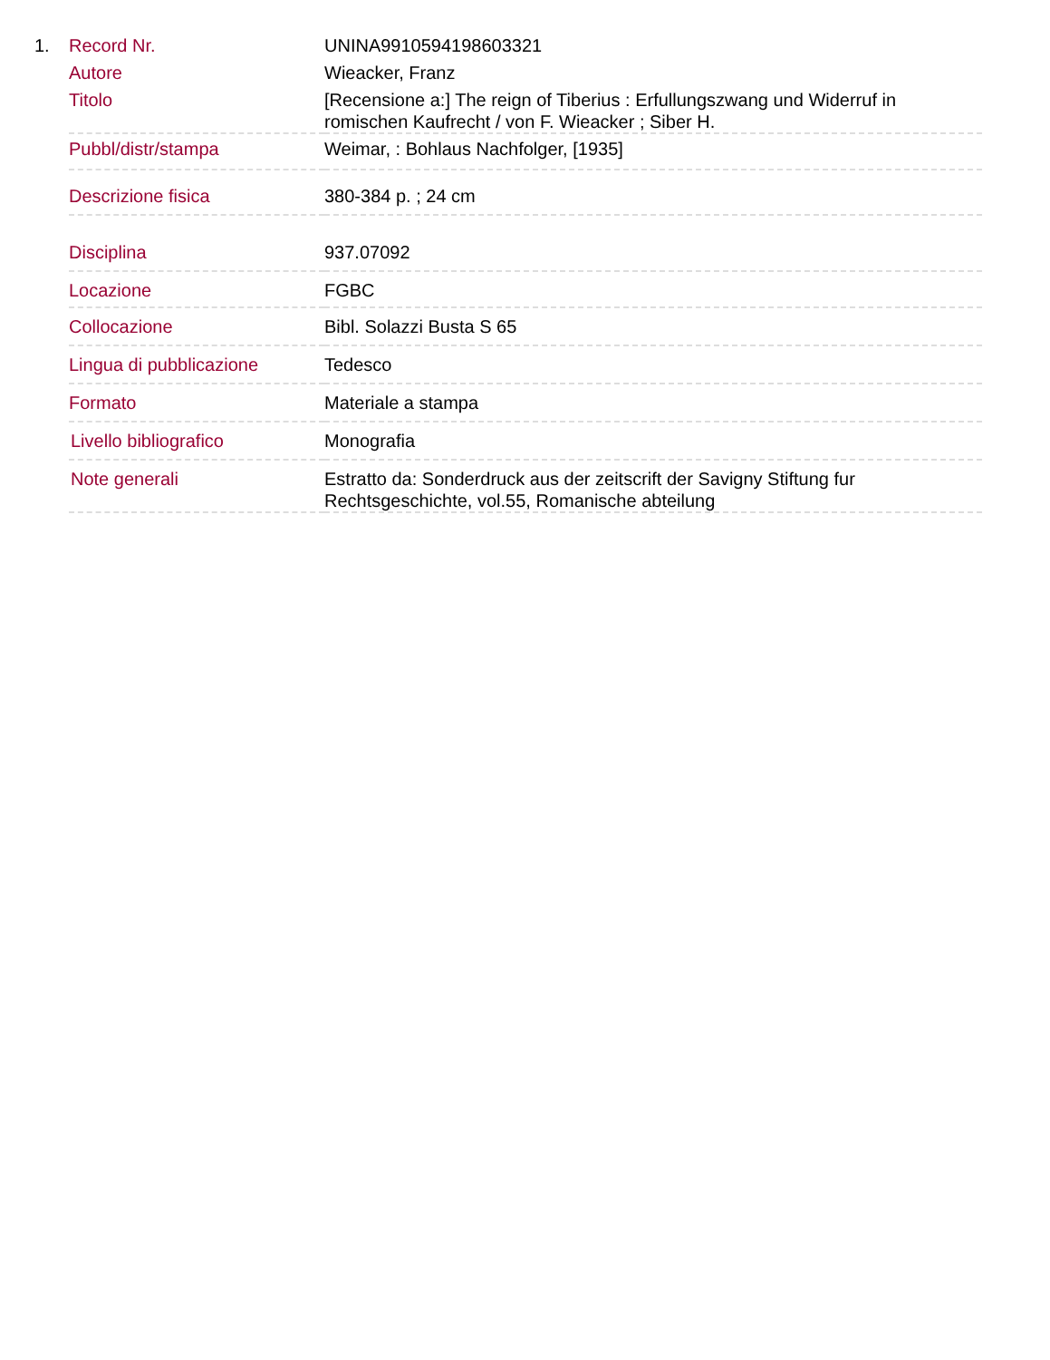1.
| Record Nr. | UNINA9910594198603321 |
| Autore | Wieacker, Franz |
| Titolo | [Recensione a:] The reign of Tiberius : Erfullungszwang und Widerruf in romischen Kaufrecht / von F. Wieacker ; Siber H. |
| Pubbl/distr/stampa | Weimar, : Bohlaus Nachfolger, [1935] |
| Descrizione fisica | 380-384 p. ; 24 cm |
| Disciplina | 937.07092 |
| Locazione | FGBC |
| Collocazione | Bibl. Solazzi Busta S 65 |
| Lingua di pubblicazione | Tedesco |
| Formato | Materiale a stampa |
| Livello bibliografico | Monografia |
| Note generali | Estratto da: Sonderdruck aus der zeitscrift der Savigny Stiftung fur Rechtsgeschichte, vol.55, Romanische abteilung |